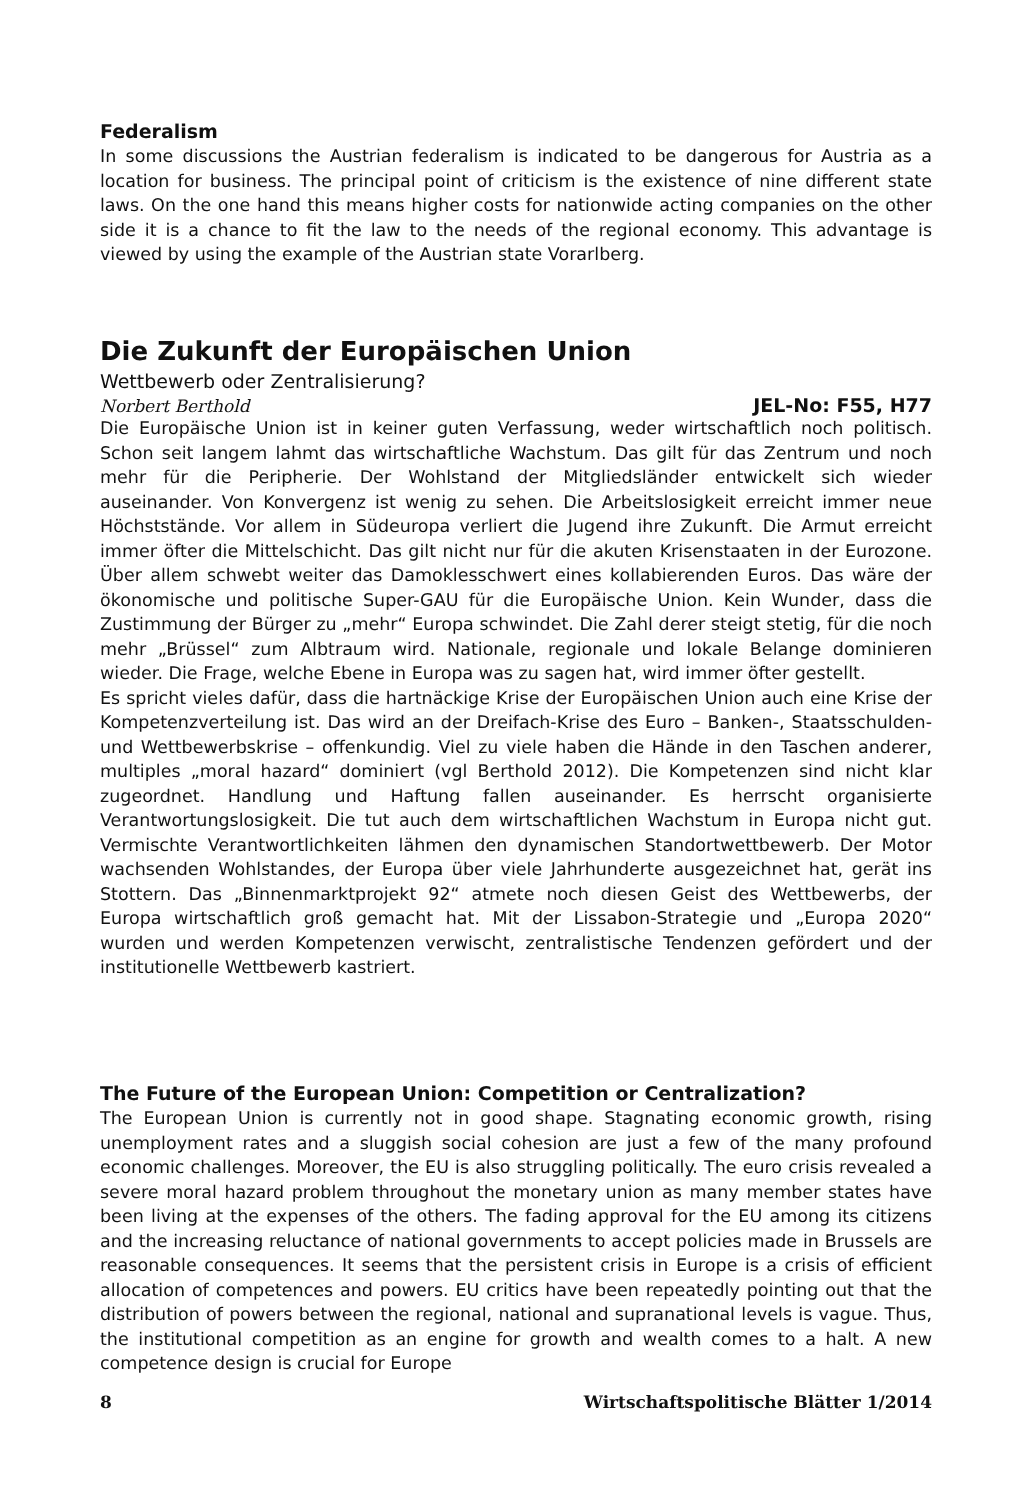Federalism
In some discussions the Austrian federalism is indicated to be dangerous for Austria as a location for business. The principal point of criticism is the existence of nine different state laws. On the one hand this means higher costs for nationwide acting companies on the other side it is a chance to fit the law to the needs of the regional economy. This advantage is viewed by using the example of the Austrian state Vorarlberg.
Die Zukunft der Europäischen Union
Wettbewerb oder Zentralisierung?
Norbert Berthold JEL-No: F55, H77
Die Europäische Union ist in keiner guten Verfassung, weder wirtschaftlich noch politisch. Schon seit langem lahmt das wirtschaftliche Wachstum. Das gilt für das Zentrum und noch mehr für die Peripherie. Der Wohlstand der Mitgliedsländer entwickelt sich wieder auseinander. Von Konvergenz ist wenig zu sehen. Die Arbeitslosigkeit erreicht immer neue Höchststände. Vor allem in Südeuropa verliert die Jugend ihre Zukunft. Die Armut erreicht immer öfter die Mittelschicht. Das gilt nicht nur für die akuten Krisenstaaten in der Eurozone. Über allem schwebt weiter das Damoklesschwert eines kollabierenden Euros. Das wäre der ökonomische und politische Super-GAU für die Europäische Union. Kein Wunder, dass die Zustimmung der Bürger zu „mehr“ Europa schwindet. Die Zahl derer steigt stetig, für die noch mehr „Brüssel“ zum Albtraum wird. Nationale, regionale und lokale Belange dominieren wieder. Die Frage, welche Ebene in Europa was zu sagen hat, wird immer öfter gestellt.
Es spricht vieles dafür, dass die hartnäckige Krise der Europäischen Union auch eine Krise der Kompetenzverteilung ist. Das wird an der Dreifach-Krise des Euro – Banken-, Staatsschulden- und Wettbewerbskrise – offenkundig. Viel zu viele haben die Hände in den Taschen anderer, multiples „moral hazard“ dominiert (vgl Berthold 2012). Die Kompetenzen sind nicht klar zugeordnet. Handlung und Haftung fallen auseinander. Es herrscht organisierte Verantwortungslosigkeit. Die tut auch dem wirtschaftlichen Wachstum in Europa nicht gut. Vermischte Verantwortlichkeiten lähmen den dynamischen Standortwettbewerb. Der Motor wachsenden Wohlstandes, der Europa über viele Jahrhunderte ausgezeichnet hat, gerät ins Stottern. Das „Binnenmarktprojekt 92“ atmete noch diesen Geist des Wettbewerbs, der Europa wirtschaftlich groß gemacht hat. Mit der Lissabon-Strategie und „Europa 2020“ wurden und werden Kompetenzen verwischt, zentralistische Tendenzen gefördert und der institutionelle Wettbewerb kastriert.
The Future of the European Union: Competition or Centralization?
The European Union is currently not in good shape. Stagnating economic growth, rising unemployment rates and a sluggish social cohesion are just a few of the many profound economic challenges. Moreover, the EU is also struggling politically. The euro crisis revealed a severe moral hazard problem throughout the monetary union as many member states have been living at the expenses of the others. The fading approval for the EU among its citizens and the increasing reluctance of national governments to accept policies made in Brussels are reasonable consequences. It seems that the persistent crisis in Europe is a crisis of efficient allocation of competences and powers. EU critics have been repeatedly pointing out that the distribution of powers between the regional, national and supranational levels is vague. Thus, the institutional competition as an engine for growth and wealth comes to a halt. A new competence design is crucial for Europe
8 Wirtschaftspolitische Blätter 1/2014